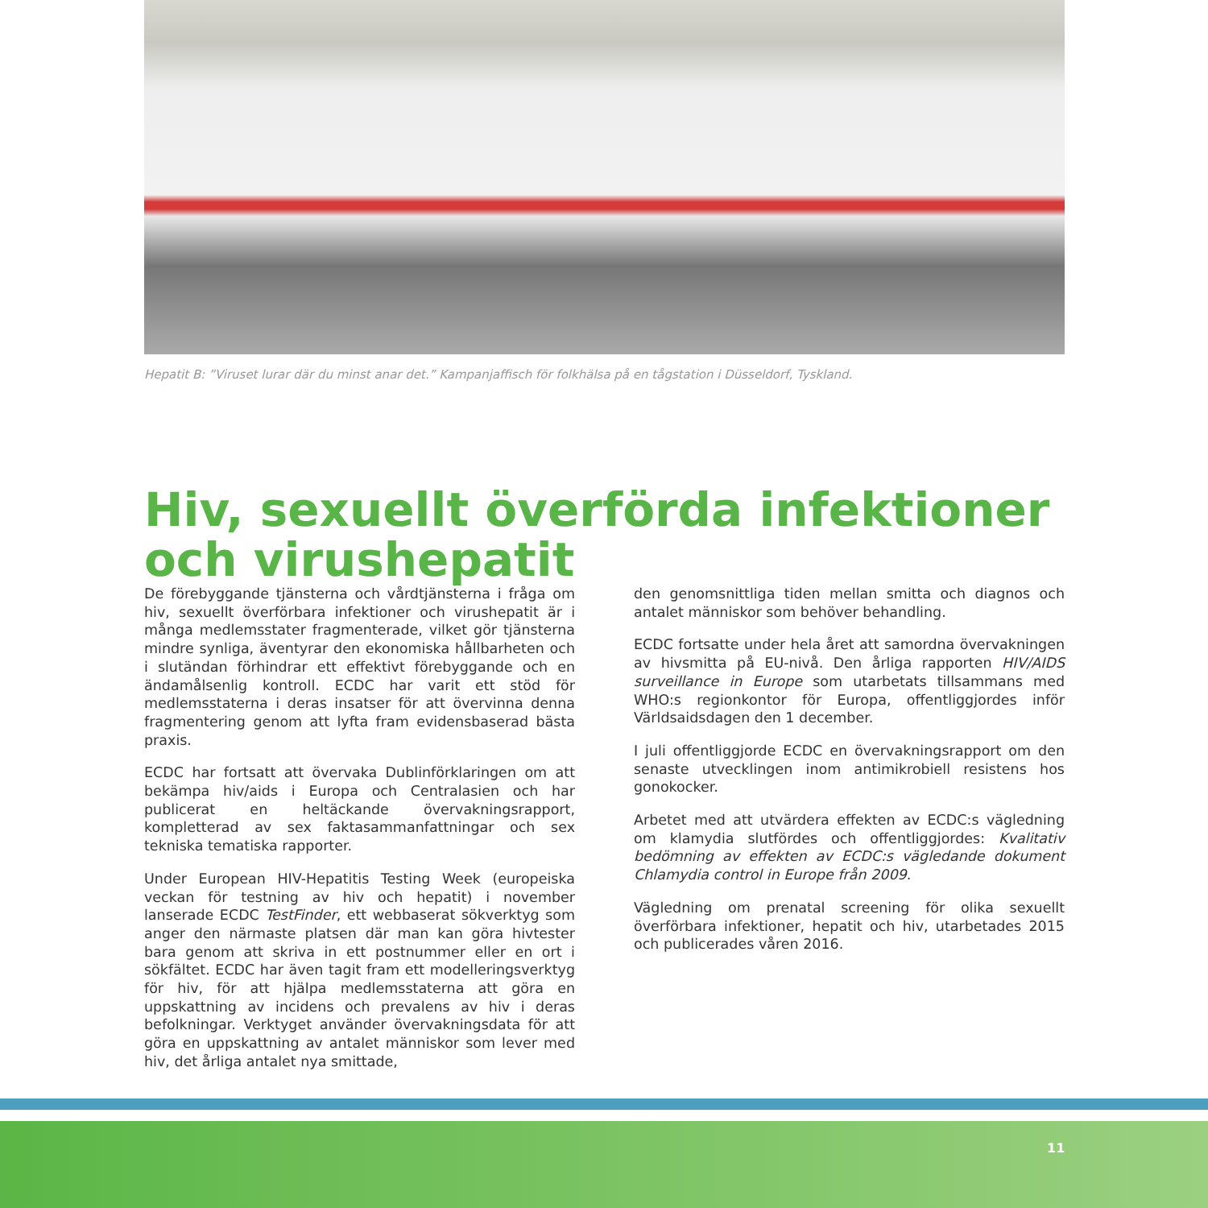Hepatit B: ”Viruset lurar där du minst anar det.” Kampanjaffisch för folkhälsa på en tågstation i Düsseldorf, Tyskland.
Hiv, sexuellt överförda infektioner och virushepatit
De förebyggande tjänsterna och vårdtjänsterna i fråga om hiv, sexuellt överförbara infektioner och virushepatit är i många medlemsstater fragmenterade, vilket gör tjänsterna mindre synliga, äventyrar den ekonomiska hållbarheten och i slutändan förhindrar ett effektivt förebyggande och en ändamålsenlig kontroll. ECDC har varit ett stöd för medlemsstaterna i deras insatser för att övervinna denna fragmentering genom att lyfta fram evidensbaserad bästa praxis.
ECDC har fortsatt att övervaka Dublinförklaringen om att bekämpa hiv/aids i Europa och Centralasien och har publicerat en heltäckande övervakningsrapport, kompletterad av sex faktasammanfattningar och sex tekniska tematiska rapporter.
Under European HIV-Hepatitis Testing Week (europeiska veckan för testning av hiv och hepatit) i november lanserade ECDC TestFinder, ett webbaserat sökverktyg som anger den närmaste platsen där man kan göra hivtester bara genom att skriva in ett postnummer eller en ort i sökfältet. ECDC har även tagit fram ett modelleringsverktyg för hiv, för att hjälpa medlemsstaterna att göra en uppskattning av incidens och prevalens av hiv i deras befolkningar. Verktyget använder övervakningsdata för att göra en uppskattning av antalet människor som lever med hiv, det årliga antalet nya smittade,
den genomsnittliga tiden mellan smitta och diagnos och antalet människor som behöver behandling.
ECDC fortsatte under hela året att samordna övervakningen av hivsmitta på EU-nivå. Den årliga rapporten HIV/AIDS surveillance in Europe som utarbetats tillsammans med WHO:s regionkontor för Europa, offentliggjordes inför Världsaidsdagen den 1 december.
I juli offentliggjorde ECDC en övervakningsrapport om den senaste utvecklingen inom antimikrobiell resistens hos gonokocker.
Arbetet med att utvärdera effekten av ECDC:s vägledning om klamydia slutfördes och offentliggjordes: Kvalitativ bedömning av effekten av ECDC:s vägledande dokument Chlamydia control in Europe från 2009.
Vägledning om prenatal screening för olika sexuellt överförbara infektioner, hepatit och hiv, utarbetades 2015 och publicerades våren 2016.
11